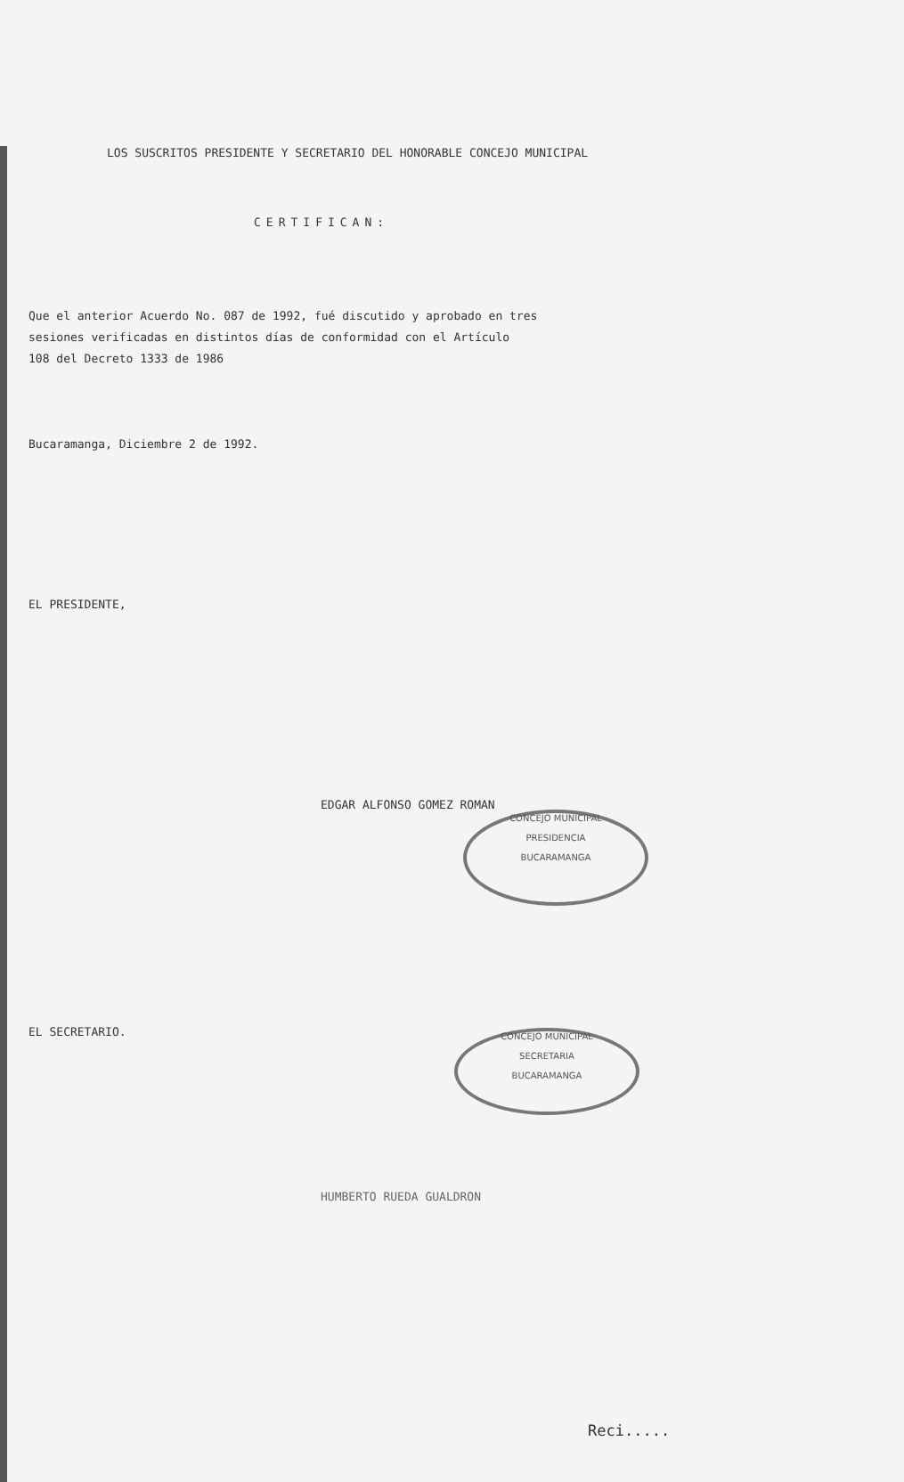LOS SUSCRITOS PRESIDENTE Y SECRETARIO DEL HONORABLE CONCEJO MUNICIPAL
CERTIFICAN:
Que el anterior Acuerdo No. 087 de 1992, fué discutido y aprobado en tres
sesiones verificadas en distintos días de conformidad con el Artículo
108 del Decreto 1333 de 1986
Bucaramanga, Diciembre 2 de 1992.
EL PRESIDENTE,
EDGAR ALFONSO GOMEZ ROMAN
EL SECRETARIO.
HUMBERTO RUEDA GUALDRON
Reci.....
CONCEJO MUNICIPAL
PRESIDENCIA
BUCARAMANGA
CONCEJO MUNICIPAL
SECRETARIA
BUCARAMANGA